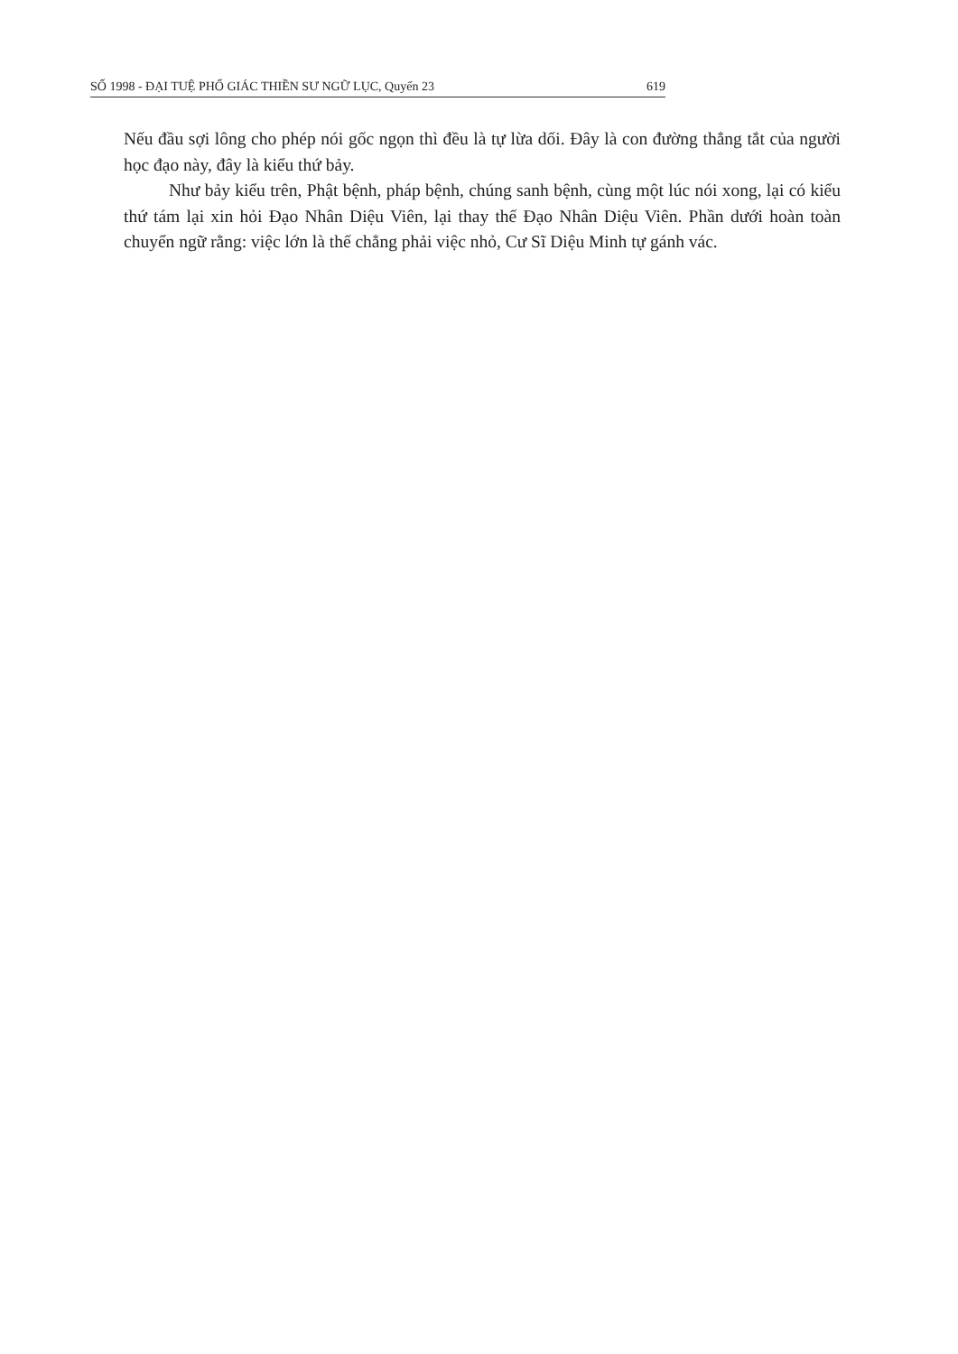SỐ 1998 - ĐẠI TUỆ PHỔ GIÁC THIỀN SƯ NGỮ LỤC, Quyển 23 619
Nếu đầu sợi lông cho phép nói gốc ngọn thì đều là tự lừa dối. Đây là con đường thẳng tắt của người học đạo này, đây là kiểu thứ bảy.
Như bảy kiểu trên, Phật bệnh, pháp bệnh, chúng sanh bệnh, cùng một lúc nói xong, lại có kiểu thứ tám lại xin hỏi Đạo Nhân Diệu Viên, lại thay thế Đạo Nhân Diệu Viên. Phần dưới hoàn toàn chuyển ngữ rằng: việc lớn là thế chẳng phải việc nhỏ, Cư Sĩ Diệu Minh tự gánh vác.